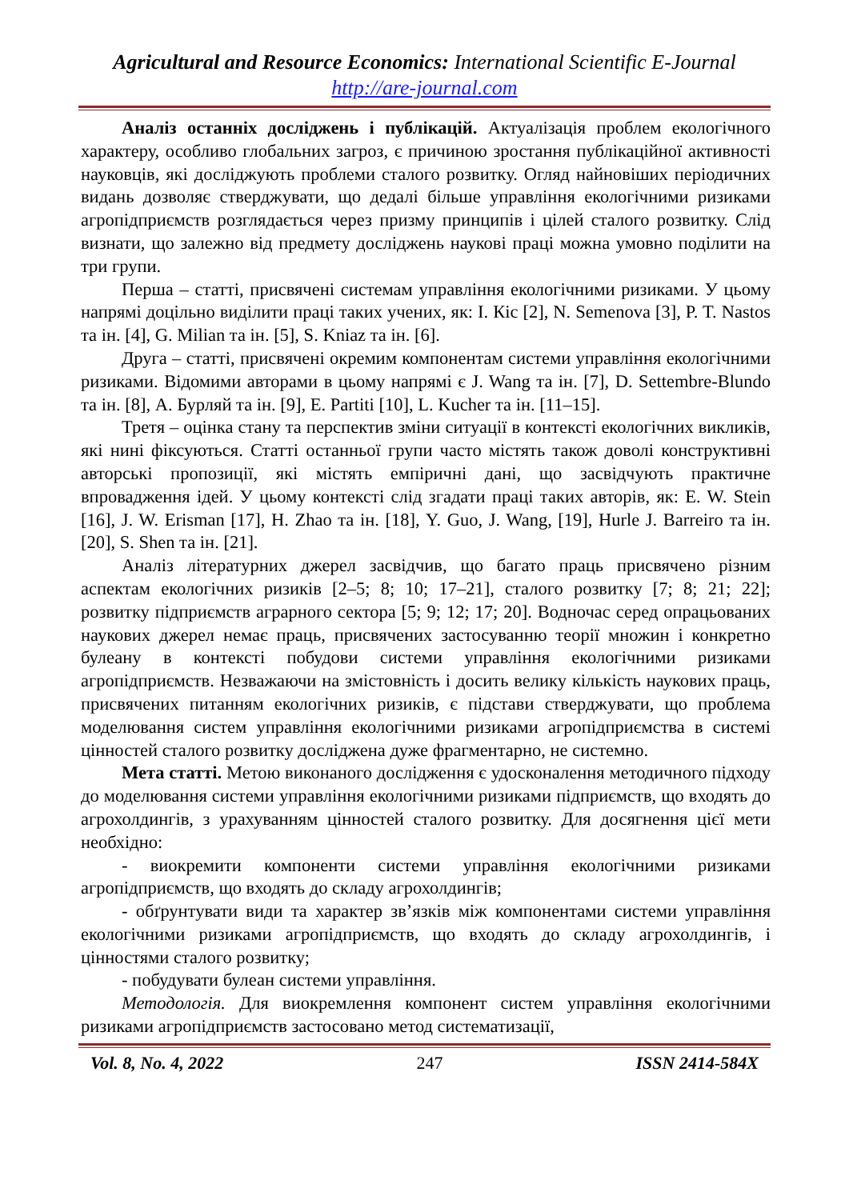Agricultural and Resource Economics: International Scientific E-Journal
http://are-journal.com
Аналіз останніх досліджень і публікацій. Актуалізація проблем екологічного характеру, особливо глобальних загроз, є причиною зростання публікаційної активності науковців, які досліджують проблеми сталого розвитку. Огляд найновіших періодичних видань дозволяє стверджувати, що дедалі більше управління екологічними ризиками агропідприємств розглядається через призму принципів і цілей сталого розвитку. Слід визнати, що залежно від предмету досліджень наукові праці можна умовно поділити на три групи.
Перша – статті, присвячені системам управління екологічними ризиками. У цьому напрямі доцільно виділити праці таких учених, як: І. Кіс [2], N. Semenova [3], P. T. Nastos та ін. [4], G. Milian та ін. [5], S. Kniaz та ін. [6].
Друга – статті, присвячені окремим компонентам системи управління екологічними ризиками. Відомими авторами в цьому напрямі є J. Wang та ін. [7], D. Settembre-Blundo та ін. [8], А. Бурляй та ін. [9], E. Partiti [10], L. Kucher та ін. [11–15].
Третя – оцінка стану та перспектив зміни ситуації в контексті екологічних викликів, які нині фіксуються. Статті останньої групи часто містять також доволі конструктивні авторські пропозиції, які містять емпіричні дані, що засвідчують практичне впровадження ідей. У цьому контексті слід згадати праці таких авторів, як: E. W. Stein [16], J. W. Erisman [17], H. Zhao та ін. [18], Y. Guo, J. Wang, [19], Hurle J. Barreiro та ін. [20], S. Shen та ін. [21].
Аналіз літературних джерел засвідчив, що багато праць присвячено різним аспектам екологічних ризиків [2–5; 8; 10; 17–21], сталого розвитку [7; 8; 21; 22]; розвитку підприємств аграрного сектора [5; 9; 12; 17; 20]. Водночас серед опрацьованих наукових джерел немає праць, присвячених застосуванню теорії множин і конкретно булеану в контексті побудови системи управління екологічними ризиками агропідприємств. Незважаючи на змістовність і досить велику кількість наукових праць, присвячених питанням екологічних ризиків, є підстави стверджувати, що проблема моделювання систем управління екологічними ризиками агропідприємства в системі цінностей сталого розвитку досліджена дуже фрагментарно, не системно.
Мета статті. Метою виконаного дослідження є удосконалення методичного підходу до моделювання системи управління екологічними ризиками підприємств, що входять до агрохолдингів, з урахуванням цінностей сталого розвитку. Для досягнення цієї мети необхідно:
- виокремити компоненти системи управління екологічними ризиками агропідприємств, що входять до складу агрохолдингів;
- обґрунтувати види та характер зв’язків між компонентами системи управління екологічними ризиками агропідприємств, що входять до складу агрохолдингів, і цінностями сталого розвитку;
- побудувати булеан системи управління.
Методологія. Для виокремлення компонент систем управління екологічними ризиками агропідприємств застосовано метод систематизації,
Vol. 8, No. 4, 2022 247 ISSN 2414-584X